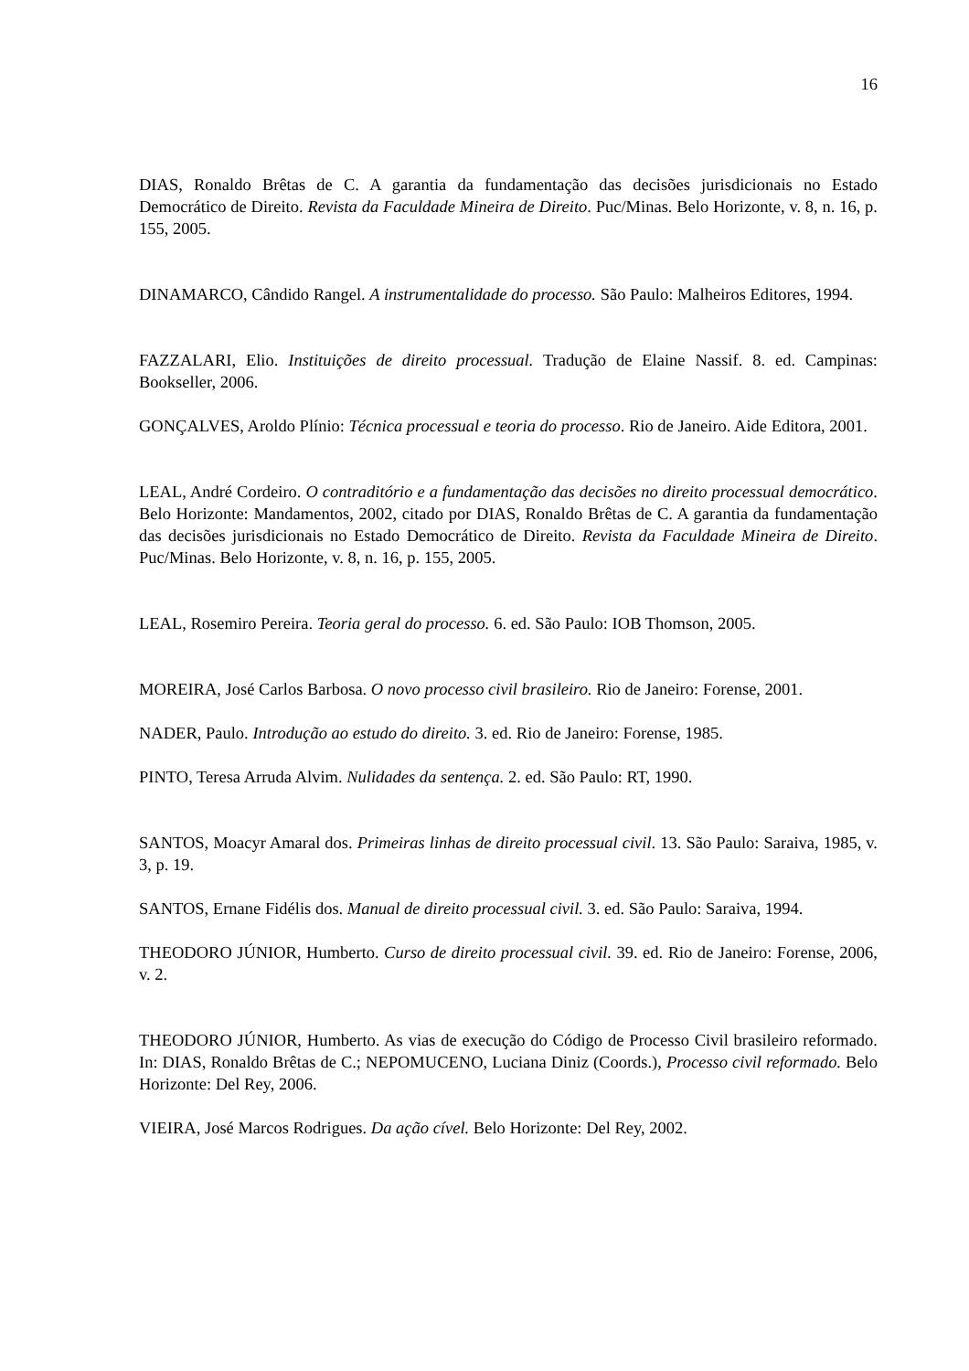16
DIAS, Ronaldo Brêtas de C. A garantia da fundamentação das decisões jurisdicionais no Estado Democrático de Direito. Revista da Faculdade Mineira de Direito. Puc/Minas. Belo Horizonte, v. 8, n. 16, p. 155, 2005.
DINAMARCO, Cândido Rangel. A instrumentalidade do processo. São Paulo: Malheiros Editores, 1994.
FAZZALARI, Elio. Instituições de direito processual. Tradução de Elaine Nassif. 8. ed. Campinas: Bookseller, 2006.
GONÇALVES, Aroldo Plínio: Técnica processual e teoria do processo. Rio de Janeiro. Aide Editora, 2001.
LEAL, André Cordeiro. O contraditório e a fundamentação das decisões no direito processual democrático. Belo Horizonte: Mandamentos, 2002, citado por DIAS, Ronaldo Brêtas de C. A garantia da fundamentação das decisões jurisdicionais no Estado Democrático de Direito. Revista da Faculdade Mineira de Direito. Puc/Minas. Belo Horizonte, v. 8, n. 16, p. 155, 2005.
LEAL, Rosemiro Pereira. Teoria geral do processo. 6. ed. São Paulo: IOB Thomson, 2005.
MOREIRA, José Carlos Barbosa. O novo processo civil brasileiro. Rio de Janeiro: Forense, 2001.
NADER, Paulo. Introdução ao estudo do direito. 3. ed. Rio de Janeiro: Forense, 1985.
PINTO, Teresa Arruda Alvim. Nulidades da sentença. 2. ed. São Paulo: RT, 1990.
SANTOS, Moacyr Amaral dos. Primeiras linhas de direito processual civil. 13. São Paulo: Saraiva, 1985, v. 3, p. 19.
SANTOS, Ernane Fidélis dos. Manual de direito processual civil. 3. ed. São Paulo: Saraiva, 1994.
THEODORO JÚNIOR, Humberto. Curso de direito processual civil. 39. ed. Rio de Janeiro: Forense, 2006, v. 2.
THEODORO JÚNIOR, Humberto. As vias de execução do Código de Processo Civil brasileiro reformado. In: DIAS, Ronaldo Brêtas de C.; NEPOMUCENO, Luciana Diniz (Coords.), Processo civil reformado. Belo Horizonte: Del Rey, 2006.
VIEIRA, José Marcos Rodrigues. Da ação cível. Belo Horizonte: Del Rey, 2002.